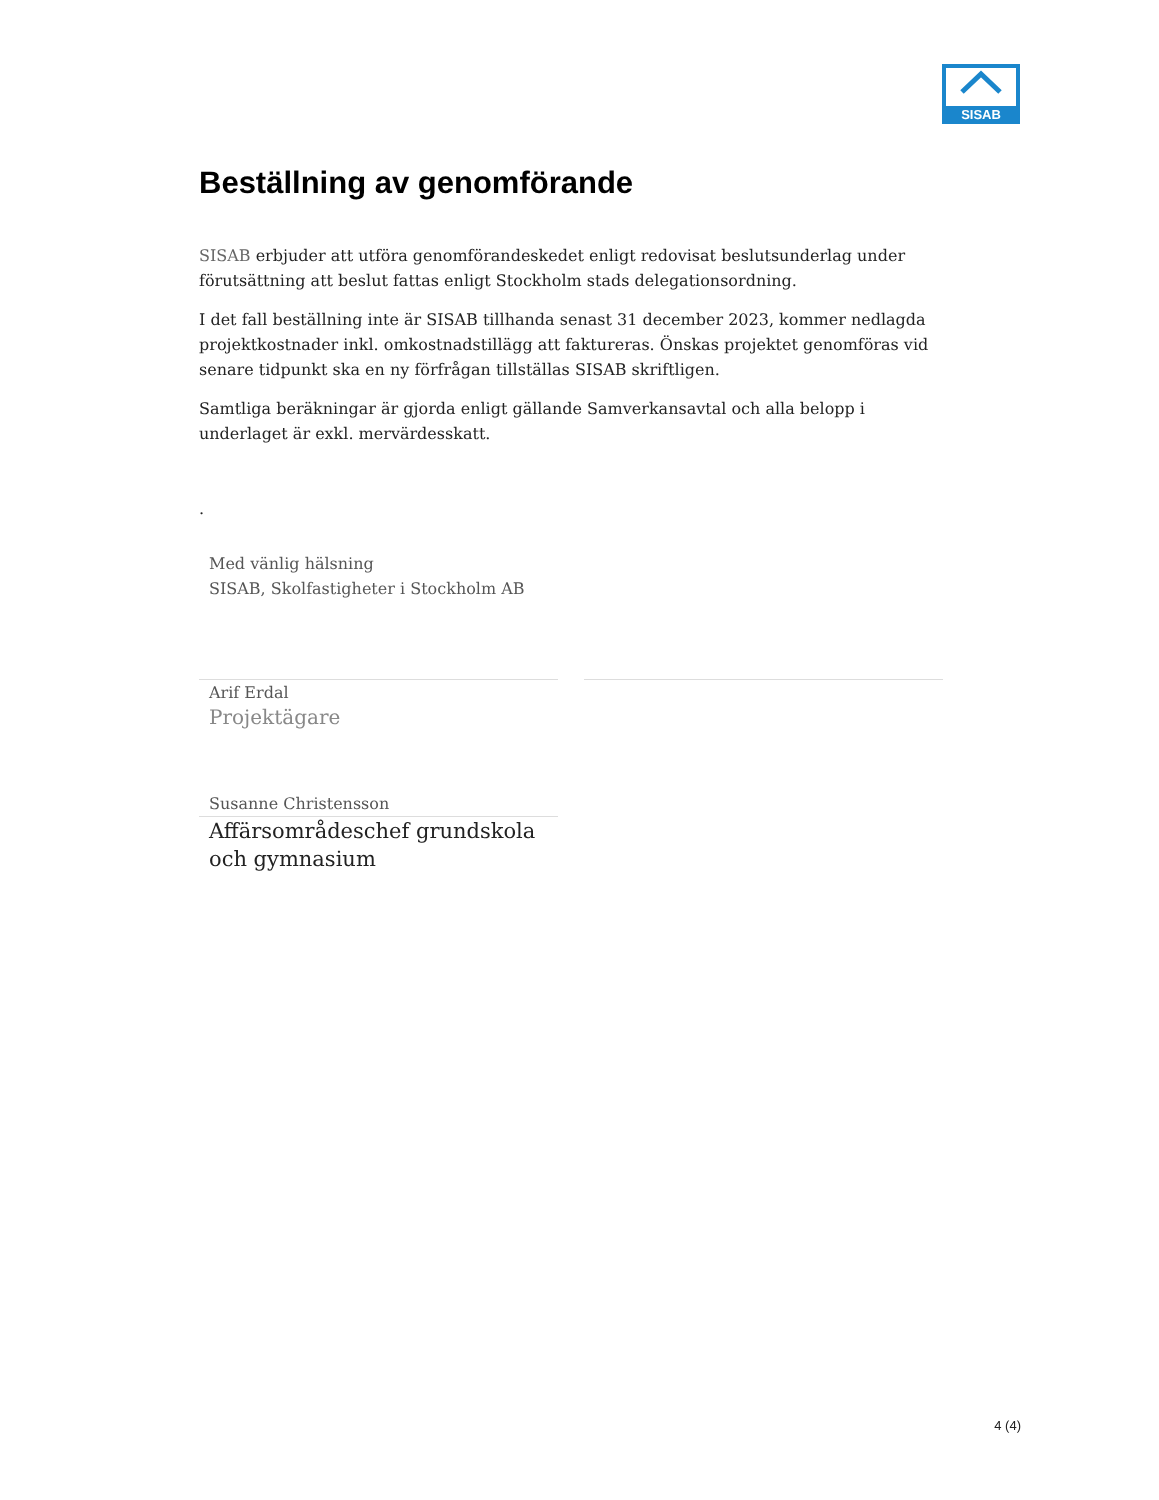SISAB
Beställning av genomförande
SISAB erbjuder att utföra genomförandeskedet enligt redovisat beslutsunderlag under förutsättning att beslut fattas enligt Stockholm stads delegationsordning.
I det fall beställning inte är SISAB tillhanda senast 31 december 2023, kommer nedlagda projektkostnader inkl. omkostnadstillägg att faktureras. Önskas projektet genomföras vid senare tidpunkt ska en ny förfrågan tillställas SISAB skriftligen.
Samtliga beräkningar är gjorda enligt gällande Samverkansavtal och alla belopp i underlaget är exkl. mervärdesskatt.
.
Med vänlig hälsning
SISAB, Skolfastigheter i Stockholm AB
Arif Erdal
Projektägare
Susanne Christensson
Affärsområdeschef grundskola
och gymnasium
4 (4)